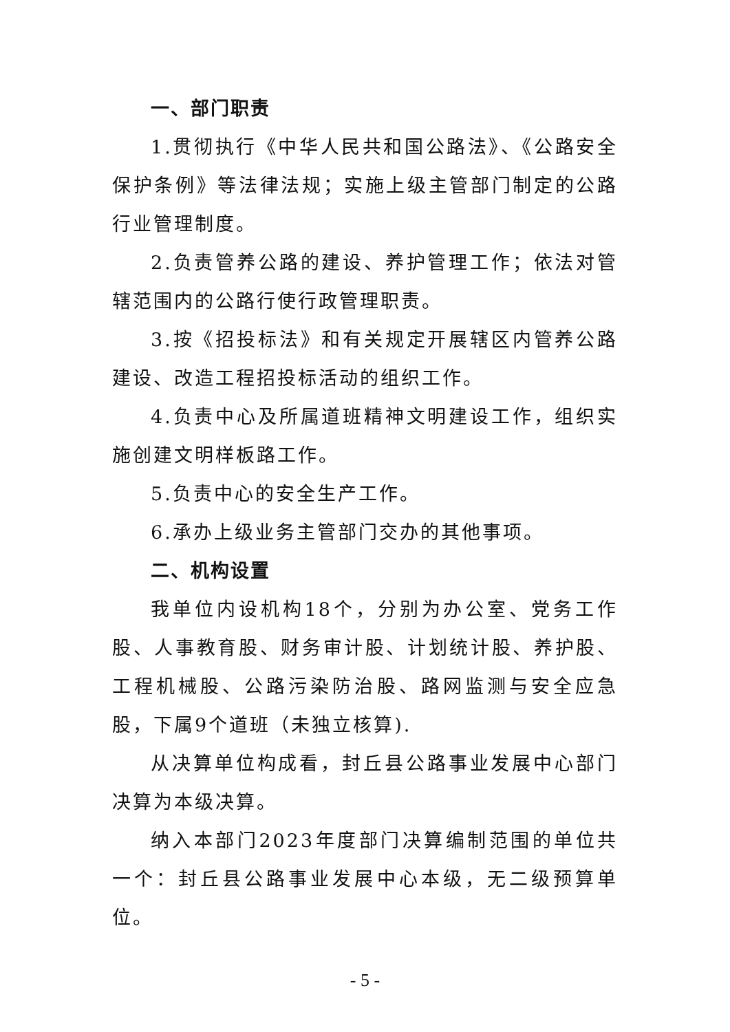一、部门职责
1.贯彻执行《中华人民共和国公路法》、《公路安全保护条例》等法律法规；实施上级主管部门制定的公路行业管理制度。
2.负责管养公路的建设、养护管理工作；依法对管辖范围内的公路行使行政管理职责。
3.按《招投标法》和有关规定开展辖区内管养公路建设、改造工程招投标活动的组织工作。
4.负责中心及所属道班精神文明建设工作，组织实施创建文明样板路工作。
5.负责中心的安全生产工作。
6.承办上级业务主管部门交办的其他事项。
二、机构设置
我单位内设机构18个，分别为办公室、党务工作股、人事教育股、财务审计股、计划统计股、养护股、工程机械股、公路污染防治股、路网监测与安全应急股，下属9个道班（未独立核算).
从决算单位构成看，封丘县公路事业发展中心部门决算为本级决算。
纳入本部门2023年度部门决算编制范围的单位共一个：封丘县公路事业发展中心本级，无二级预算单位。
- 5 -